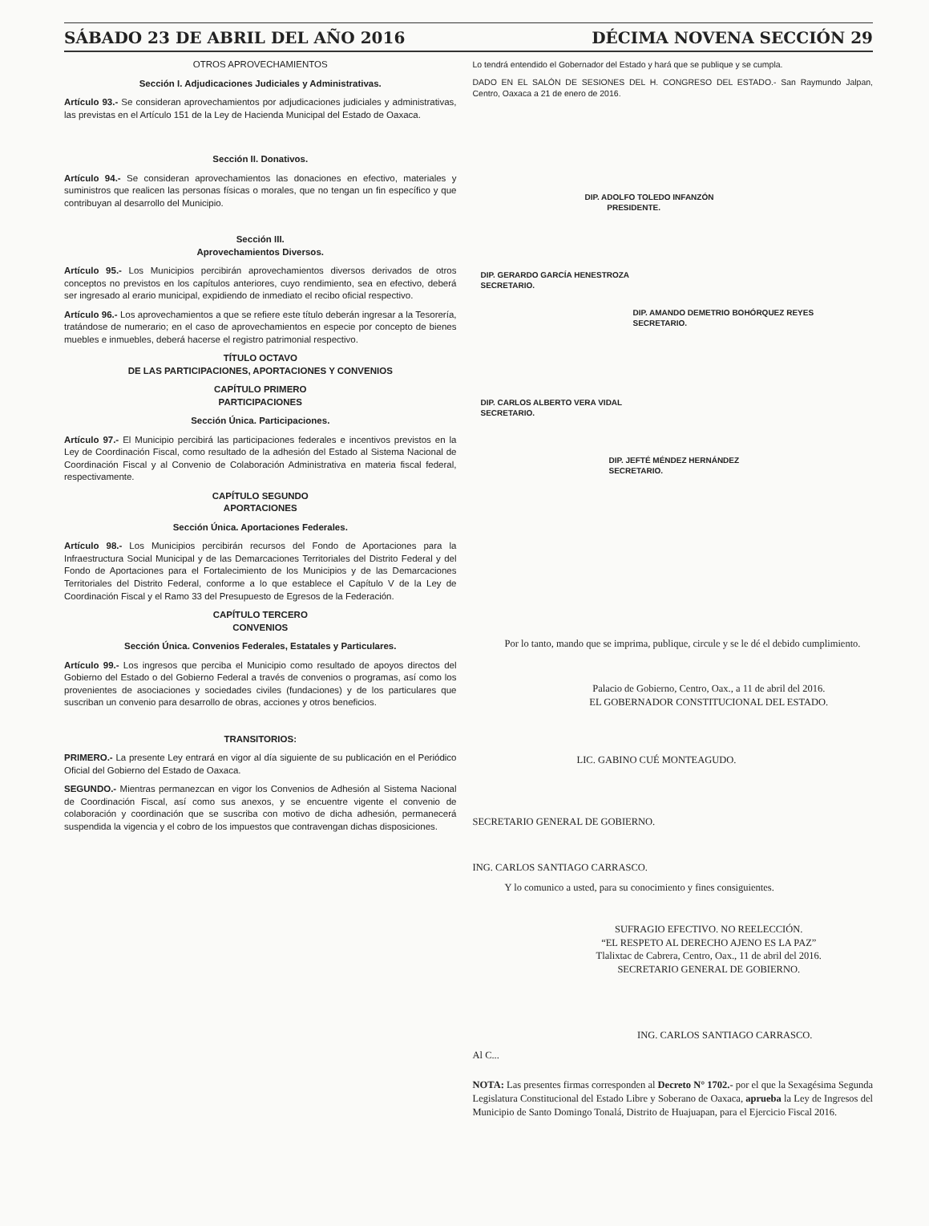SÁBADO 23 DE ABRIL DEL AÑO 2016 DÉCIMA NOVENA SECCIÓN 29
OTROS APROVECHAMIENTOS
Sección I. Adjudicaciones Judiciales y Administrativas.
Artículo 93.- Se consideran aprovechamientos por adjudicaciones judiciales y administrativas, las previstas en el Artículo 151 de la Ley de Hacienda Municipal del Estado de Oaxaca.
Sección II. Donativos.
Artículo 94.- Se consideran aprovechamientos las donaciones en efectivo, materiales y suministros que realicen las personas físicas o morales, que no tengan un fin específico y que contribuyan al desarrollo del Municipio.
Sección III.
Aprovechamientos Diversos.
Artículo 95.- Los Municipios percibirán aprovechamientos diversos derivados de otros conceptos no previstos en los capítulos anteriores, cuyo rendimiento, sea en efectivo, deberá ser ingresado al erario municipal, expidiendo de inmediato el recibo oficial respectivo.
Artículo 96.- Los aprovechamientos a que se refiere este título deberán ingresar a la Tesorería, tratándose de numerario; en el caso de aprovechamientos en especie por concepto de bienes muebles e inmuebles, deberá hacerse el registro patrimonial respectivo.
TÍTULO OCTAVO
DE LAS PARTICIPACIONES, APORTACIONES Y CONVENIOS
CAPÍTULO PRIMERO
PARTICIPACIONES
Sección Única. Participaciones.
Artículo 97.- El Municipio percibirá las participaciones federales e incentivos previstos en la Ley de Coordinación Fiscal, como resultado de la adhesión del Estado al Sistema Nacional de Coordinación Fiscal y al Convenio de Colaboración Administrativa en materia fiscal federal, respectivamente.
CAPÍTULO SEGUNDO
APORTACIONES
Sección Única. Aportaciones Federales.
Artículo 98.- Los Municipios percibirán recursos del Fondo de Aportaciones para la Infraestructura Social Municipal y de las Demarcaciones Territoriales del Distrito Federal y del Fondo de Aportaciones para el Fortalecimiento de los Municipios y de las Demarcaciones Territoriales del Distrito Federal, conforme a lo que establece el Capítulo V de la Ley de Coordinación Fiscal y el Ramo 33 del Presupuesto de Egresos de la Federación.
CAPÍTULO TERCERO
CONVENIOS
Sección Única. Convenios Federales, Estatales y Particulares.
Artículo 99.- Los ingresos que perciba el Municipio como resultado de apoyos directos del Gobierno del Estado o del Gobierno Federal a través de convenios o programas, así como los provenientes de asociaciones y sociedades civiles (fundaciones) y de los particulares que suscriban un convenio para desarrollo de obras, acciones y otros beneficios.
TRANSITORIOS:
PRIMERO.- La presente Ley entrará en vigor al día siguiente de su publicación en el Periódico Oficial del Gobierno del Estado de Oaxaca.
SEGUNDO.- Mientras permanezcan en vigor los Convenios de Adhesión al Sistema Nacional de Coordinación Fiscal, así como sus anexos, y se encuentre vigente el convenio de colaboración y coordinación que se suscriba con motivo de dicha adhesión, permanecerá suspendida la vigencia y el cobro de los impuestos que contravengan dichas disposiciones.
Lo tendrá entendido el Gobernador del Estado y hará que se publique y se cumpla.
DADO EN EL SALÓN DE SESIONES DEL H. CONGRESO DEL ESTADO.- San Raymundo Jalpan, Centro, Oaxaca a 21 de enero de 2016.
DIP. ADOLFO TOLEDO INFANZÓN
PRESIDENTE.
DIP. GERARDO GARCÍA HENESTROZA
SECRETARIO.
DIP. AMANDO DEMETRIO BOHÓRQUEZ REYES
SECRETARIO.
DIP. CARLOS ALBERTO VERA VIDAL
SECRETARIO.
DIP. JEFTÉ MÉNDEZ HERNÁNDEZ
SECRETARIO.
Por lo tanto, mando que se imprima, publique, circule y se le dé el debido cumplimiento.
Palacio de Gobierno, Centro, Oax., a 11 de abril del 2016.
EL GOBERNADOR CONSTITUCIONAL DEL ESTADO.
LIC. GABINO CUÉ MONTEAGUDO.
SECRETARIO GENERAL DE GOBIERNO.
ING. CARLOS SANTIAGO CARRASCO.
Y lo comunico a usted, para su conocimiento y fines consiguientes.
SUFRAGIO EFECTIVO. NO REELECCIÓN.
“EL RESPETO AL DERECHO AJENO ES LA PAZ”
Tlalixtac de Cabrera, Centro, Oax., 11 de abril del 2016.
SECRETARIO GENERAL DE GOBIERNO.
ING. CARLOS SANTIAGO CARRASCO.
Al C...
NOTA: Las presentes firmas corresponden al Decreto N° 1702.- por el que la Sexagésima Segunda Legislatura Constitucional del Estado Libre y Soberano de Oaxaca, aprueba la Ley de Ingresos del Municipio de Santo Domingo Tonalá, Distrito de Huajuapan, para el Ejercicio Fiscal 2016.